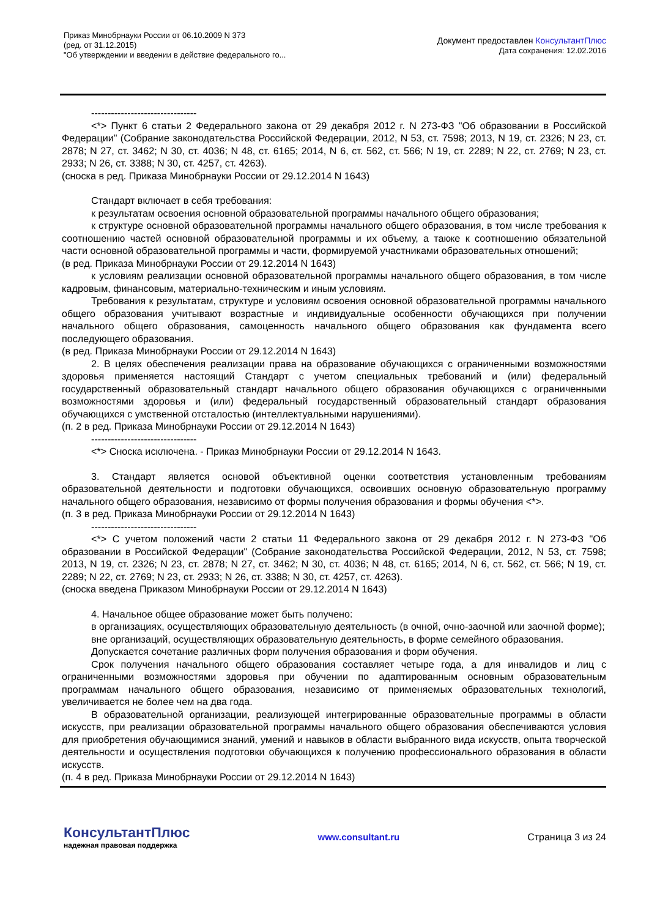Приказ Минобрнауки России от 06.10.2009 N 373
(ред. от 31.12.2015)
"Об утверждении и введении в действие федерального го...
Документ предоставлен КонсультантПлюс
Дата сохранения: 12.02.2016
--------------------------------
<*> Пункт 6 статьи 2 Федерального закона от 29 декабря 2012 г. N 273-ФЗ "Об образовании в Российской Федерации" (Собрание законодательства Российской Федерации, 2012, N 53, ст. 7598; 2013, N 19, ст. 2326; N 23, ст. 2878; N 27, ст. 3462; N 30, ст. 4036; N 48, ст. 6165; 2014, N 6, ст. 562, ст. 566; N 19, ст. 2289; N 22, ст. 2769; N 23, ст. 2933; N 26, ст. 3388; N 30, ст. 4257, ст. 4263).
(сноска в ред. Приказа Минобрнауки России от 29.12.2014 N 1643)
Стандарт включает в себя требования:
к результатам освоения основной образовательной программы начального общего образования;
к структуре основной образовательной программы начального общего образования, в том числе требования к соотношению частей основной образовательной программы и их объему, а также к соотношению обязательной части основной образовательной программы и части, формируемой участниками образовательных отношений;
(в ред. Приказа Минобрнауки России от 29.12.2014 N 1643)
к условиям реализации основной образовательной программы начального общего образования, в том числе кадровым, финансовым, материально-техническим и иным условиям.
Требования к результатам, структуре и условиям освоения основной образовательной программы начального общего образования учитывают возрастные и индивидуальные особенности обучающихся при получении начального общего образования, самоценность начального общего образования как фундамента всего последующего образования.
(в ред. Приказа Минобрнауки России от 29.12.2014 N 1643)
2. В целях обеспечения реализации права на образование обучающихся с ограниченными возможностями здоровья применяется настоящий Стандарт с учетом специальных требований и (или) федеральный государственный образовательный стандарт начального общего образования обучающихся с ограниченными возможностями здоровья и (или) федеральный государственный образовательный стандарт образования обучающихся с умственной отсталостью (интеллектуальными нарушениями).
(п. 2 в ред. Приказа Минобрнауки России от 29.12.2014 N 1643)
--------------------------------
<*> Сноска исключена. - Приказ Минобрнауки России от 29.12.2014 N 1643.
3. Стандарт является основой объективной оценки соответствия установленным требованиям образовательной деятельности и подготовки обучающихся, освоивших основную образовательную программу начального общего образования, независимо от формы получения образования и формы обучения <*>.
(п. 3 в ред. Приказа Минобрнауки России от 29.12.2014 N 1643)
--------------------------------
<*> С учетом положений части 2 статьи 11 Федерального закона от 29 декабря 2012 г. N 273-ФЗ "Об образовании в Российской Федерации" (Собрание законодательства Российской Федерации, 2012, N 53, ст. 7598; 2013, N 19, ст. 2326; N 23, ст. 2878; N 27, ст. 3462; N 30, ст. 4036; N 48, ст. 6165; 2014, N 6, ст. 562, ст. 566; N 19, ст. 2289; N 22, ст. 2769; N 23, ст. 2933; N 26, ст. 3388; N 30, ст. 4257, ст. 4263).
(сноска введена Приказом Минобрнауки России от 29.12.2014 N 1643)
4. Начальное общее образование может быть получено:
в организациях, осуществляющих образовательную деятельность (в очной, очно-заочной или заочной форме);
вне организаций, осуществляющих образовательную деятельность, в форме семейного образования.
Допускается сочетание различных форм получения образования и форм обучения.
Срок получения начального общего образования составляет четыре года, а для инвалидов и лиц с ограниченными возможностями здоровья при обучении по адаптированным основным образовательным программам начального общего образования, независимо от применяемых образовательных технологий, увеличивается не более чем на два года.
В образовательной организации, реализующей интегрированные образовательные программы в области искусств, при реализации образовательной программы начального общего образования обеспечиваются условия для приобретения обучающимися знаний, умений и навыков в области выбранного вида искусств, опыта творческой деятельности и осуществления подготовки обучающихся к получению профессионального образования в области искусств.
(п. 4 в ред. Приказа Минобрнауки России от 29.12.2014 N 1643)
КонсультантПлюс
надежная правовая поддержка
www.consultant.ru Страница 3 из 24